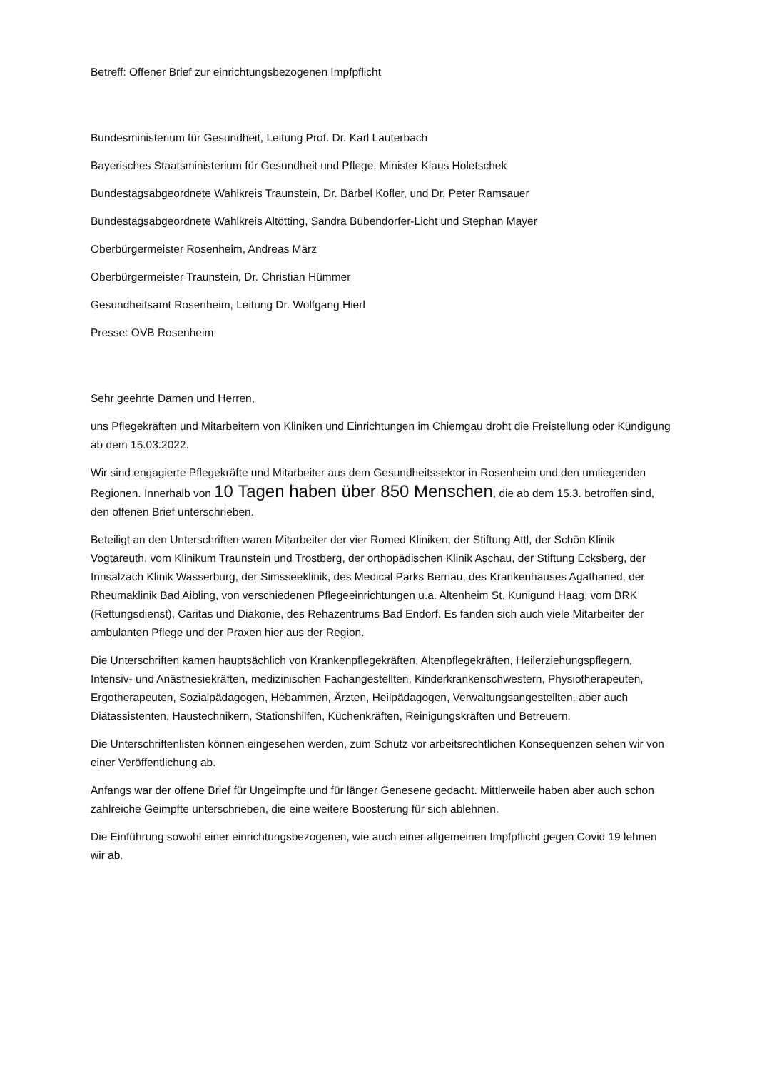Betreff: Offener Brief zur einrichtungsbezogenen Impfpflicht
Bundesministerium für Gesundheit, Leitung Prof. Dr. Karl Lauterbach
Bayerisches Staatsministerium für Gesundheit und Pflege, Minister Klaus Holetschek
Bundestagsabgeordnete Wahlkreis Traunstein, Dr. Bärbel Kofler, und Dr. Peter Ramsauer
Bundestagsabgeordnete Wahlkreis Altötting, Sandra Bubendorfer-Licht und Stephan Mayer
Oberbürgermeister Rosenheim, Andreas März
Oberbürgermeister Traunstein, Dr. Christian Hümmer
Gesundheitsamt Rosenheim, Leitung Dr. Wolfgang Hierl
Presse: OVB Rosenheim
Sehr geehrte Damen und Herren,
uns Pflegekräften und Mitarbeitern von Kliniken und Einrichtungen im Chiemgau droht die Freistellung oder Kündigung ab dem 15.03.2022.
Wir sind engagierte Pflegekräfte und Mitarbeiter aus dem Gesundheitssektor in Rosenheim und den umliegenden Regionen. Innerhalb von 10 Tagen haben über 850 Menschen, die ab dem 15.3. betroffen sind, den offenen Brief unterschrieben.
Beteiligt an den Unterschriften waren Mitarbeiter der vier Romed Kliniken, der Stiftung Attl, der Schön Klinik Vogtareuth, vom Klinikum Traunstein und Trostberg, der orthopädischen Klinik Aschau, der Stiftung Ecksberg, der Innsalzach Klinik Wasserburg, der Simsseeklinik, des Medical Parks Bernau, des Krankenhauses Agatharied, der Rheumaklinik Bad Aibling, von verschiedenen Pflegeeinrichtungen u.a. Altenheim St. Kunigund Haag, vom BRK (Rettungsdienst), Caritas und Diakonie, des Rehazentrums Bad Endorf. Es fanden sich auch viele Mitarbeiter der ambulanten Pflege und der Praxen hier aus der Region.
Die Unterschriften kamen hauptsächlich von Krankenpflegekräften, Altenpflegekräften, Heilerziehungspflegern, Intensiv- und Anästhesiekräften, medizinischen Fachangestellten, Kinderkrankenschwestern, Physiotherapeuten, Ergotherapeuten, Sozialpädagogen, Hebammen, Ärzten, Heilpädagogen, Verwaltungsangestellten, aber auch Diätassistenten, Haustechnikern, Stationshilfen, Küchenkräften, Reinigungskräften und Betreuern.
Die Unterschriftenlisten können eingesehen werden, zum Schutz vor arbeitsrechtlichen Konsequenzen sehen wir von einer Veröffentlichung ab.
Anfangs war der offene Brief für Ungeimpfte und für länger Genesene gedacht. Mittlerweile haben aber auch schon zahlreiche Geimpfte unterschrieben, die eine weitere Boosterung für sich ablehnen.
Die Einführung sowohl einer einrichtungsbezogenen, wie auch einer allgemeinen Impfpflicht gegen Covid 19 lehnen wir ab.